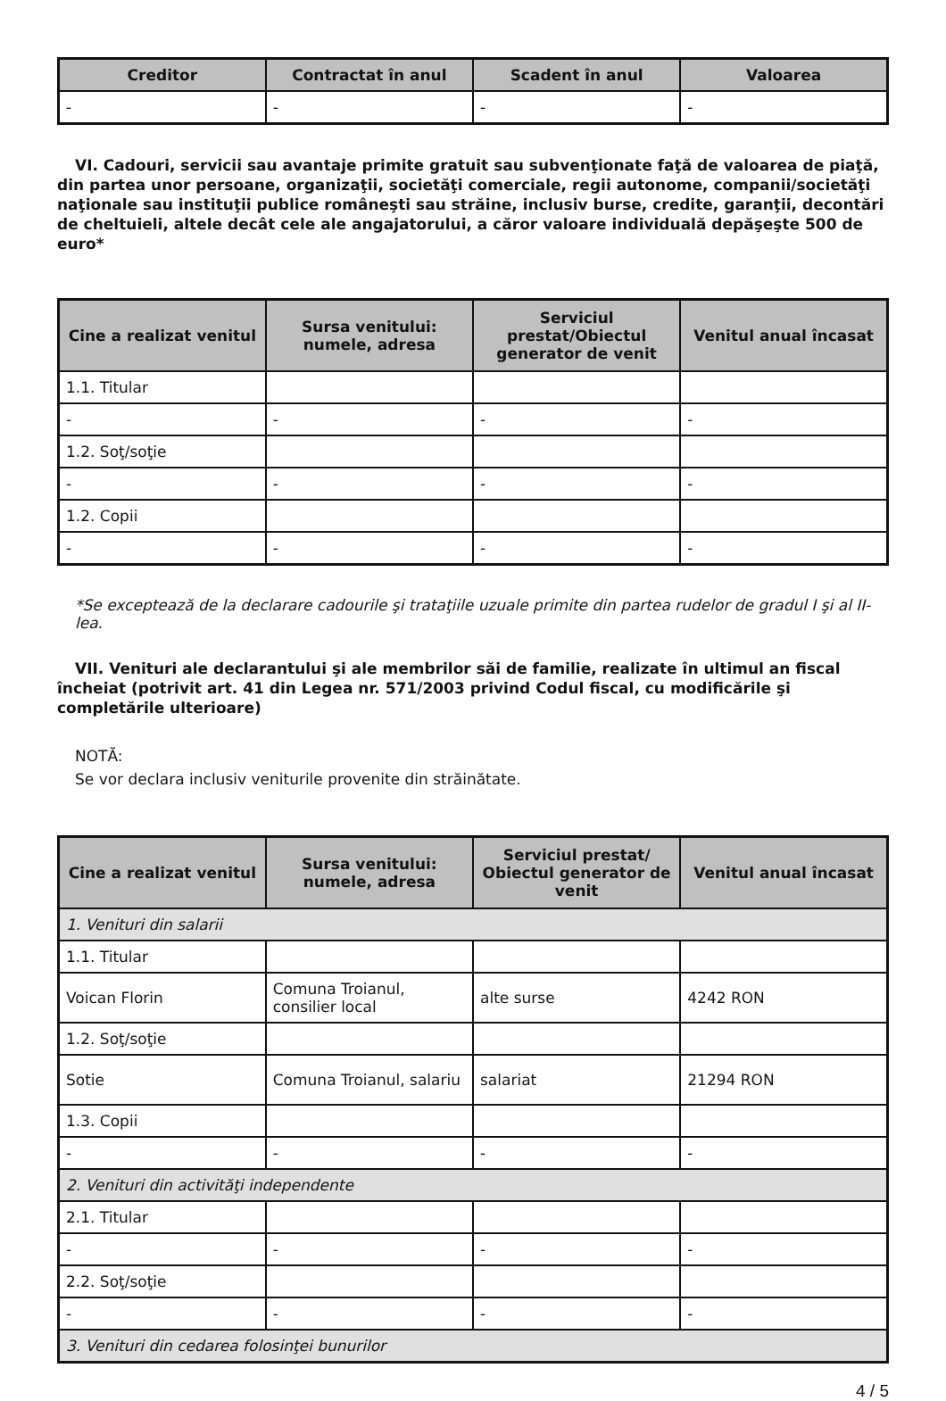| Creditor | Contractat în anul | Scadent în anul | Valoarea |
| --- | --- | --- | --- |
| - | - | - | - |
VI. Cadouri, servicii sau avantaje primite gratuit sau subvenţionate faţă de valoarea de piaţă, din partea unor persoane, organizaţii, societăţi comerciale, regii autonome, companii/societăţi naţionale sau instituţii publice româneşti sau străine, inclusiv burse, credite, garanţii, decontări de cheltuieli, altele decât cele ale angajatorului, a căror valoare individuală depăşeşte 500 de euro*
| Cine a realizat venitul | Sursa venitului: numele, adresa | Serviciul prestat/Obiectul generator de venit | Venitul anual încasat |
| --- | --- | --- | --- |
| 1.1. Titular | | | |
| - | - | - | - |
| 1.2. Soţ/soţie | | | |
| - | - | - | - |
| 1.2. Copii | | | |
| - | - | - | - |
*Se exceptează de la declarare cadourile şi trataţiile uzuale primite din partea rudelor de gradul I şi al II-lea.
VII. Venituri ale declarantului şi ale membrilor săi de familie, realizate în ultimul an fiscal încheiat (potrivit art. 41 din Legea nr. 571/2003 privind Codul fiscal, cu modificările şi completările ulterioare)
NOTĂ:
Se vor declara inclusiv veniturile provenite din străinătate.
| Cine a realizat venitul | Sursa venitului: numele, adresa | Serviciul prestat/ Obiectul generator de venit | Venitul anual încasat |
| --- | --- | --- | --- |
| 1. Venituri din salarii | | | |
| 1.1. Titular | | | |
| Voican Florin | Comuna Troianul, consilier local | alte surse | 4242 RON |
| 1.2. Soţ/soţie | | | |
| Sotie | Comuna Troianul, salariu | salariat | 21294 RON |
| 1.3. Copii | | | |
| - | - | - | - |
| 2. Venituri din activităţi independente | | | |
| 2.1. Titular | | | |
| - | - | - | - |
| 2.2. Soţ/soţie | | | |
| - | - | - | - |
| 3. Venituri din cedarea folosinţei bunurilor | | | |
4 / 5